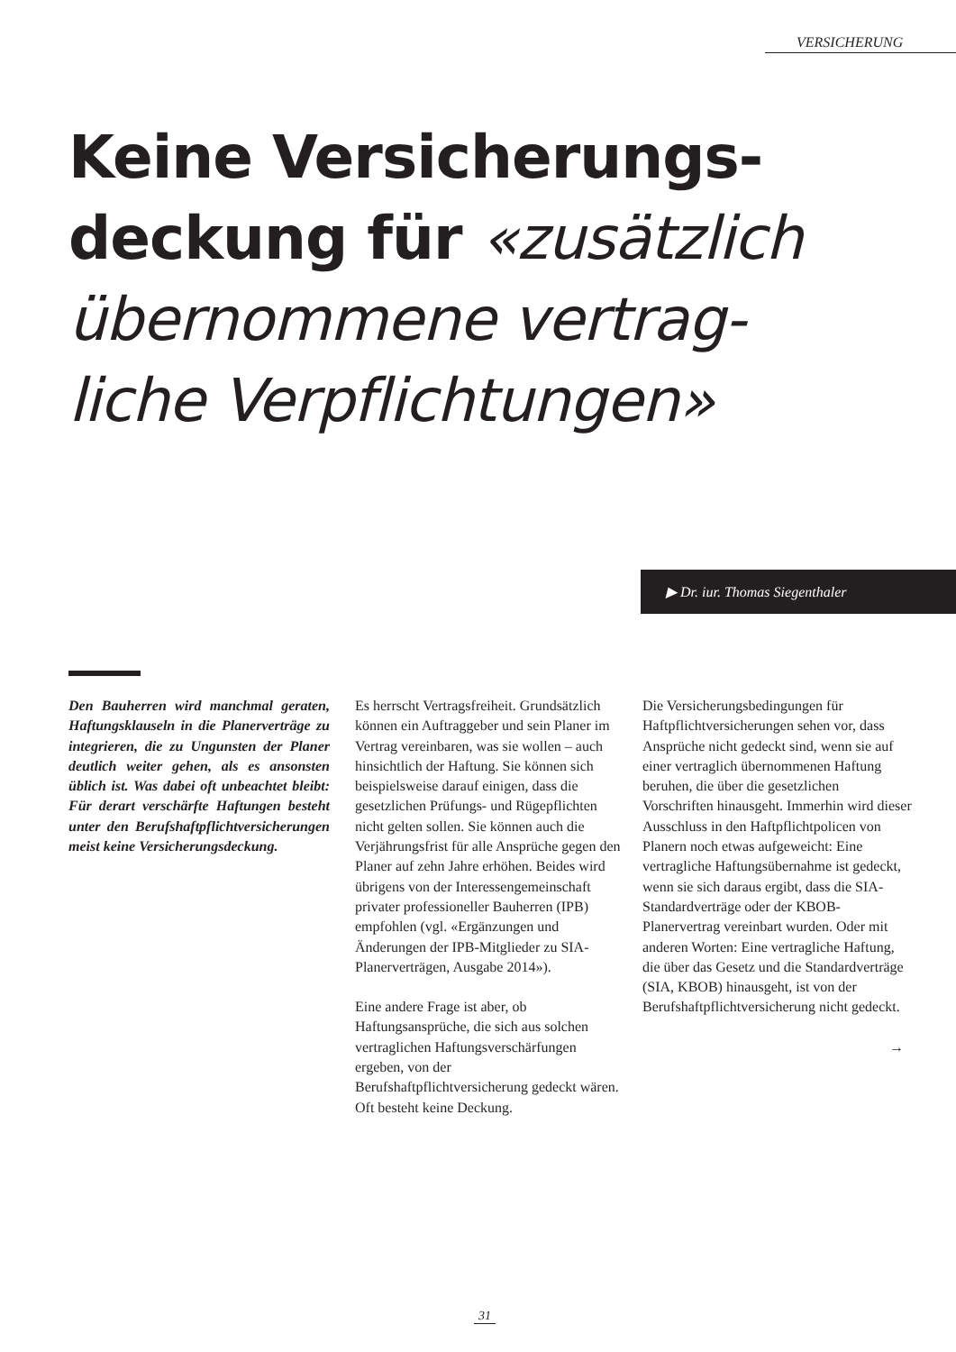VERSICHERUNG
Keine Versicherungs-
deckung für «zusätzlich
übernommene vertrag-
liche Verpflichtungen»
▶ Dr. iur. Thomas Siegenthaler
Den Bauherren wird manchmal geraten, Haftungsklauseln in die Planerverträge zu integrieren, die zu Ungunsten der Planer deutlich weiter gehen, als es ansonsten üblich ist. Was dabei oft unbeachtet bleibt: Für derart verschärfte Haftungen besteht unter den Berufshaftpflichtversicherungen meist keine Versicherungsdeckung.
Es herrscht Vertragsfreiheit. Grundsätzlich können ein Auftraggeber und sein Planer im Vertrag vereinbaren, was sie wollen – auch hinsichtlich der Haftung. Sie können sich beispielsweise darauf einigen, dass die gesetzlichen Prüfungs- und Rügepflichten nicht gelten sollen. Sie können auch die Verjährungsfrist für alle Ansprüche gegen den Planer auf zehn Jahre erhöhen. Beides wird übrigens von der Interessengemeinschaft privater professioneller Bauherren (IPB) empfohlen (vgl. «Ergänzungen und Änderungen der IPB-Mitglieder zu SIA-Planerverträgen, Ausgabe 2014»).
Eine andere Frage ist aber, ob Haftungsansprüche, die sich aus solchen vertraglichen Haftungsverschärfungen ergeben, von der Berufshaftpflichtversicherung gedeckt wären. Oft besteht keine Deckung.
Die Versicherungsbedingungen für Haftpflichtversicherungen sehen vor, dass Ansprüche nicht gedeckt sind, wenn sie auf einer vertraglich übernommenen Haftung beruhen, die über die gesetzlichen Vorschriften hinausgeht. Immerhin wird dieser Ausschluss in den Haftpflichtpolicen von Planern noch etwas aufgeweicht: Eine vertragliche Haftungsübernahme ist gedeckt, wenn sie sich daraus ergibt, dass die SIA-Standardverträge oder der KBOB-Planervertrag vereinbart wurden. Oder mit anderen Worten: Eine vertragliche Haftung, die über das Gesetz und die Standardverträge (SIA, KBOB) hinausgeht, ist von der Berufshaftpflichtversicherung nicht gedeckt.
→
31